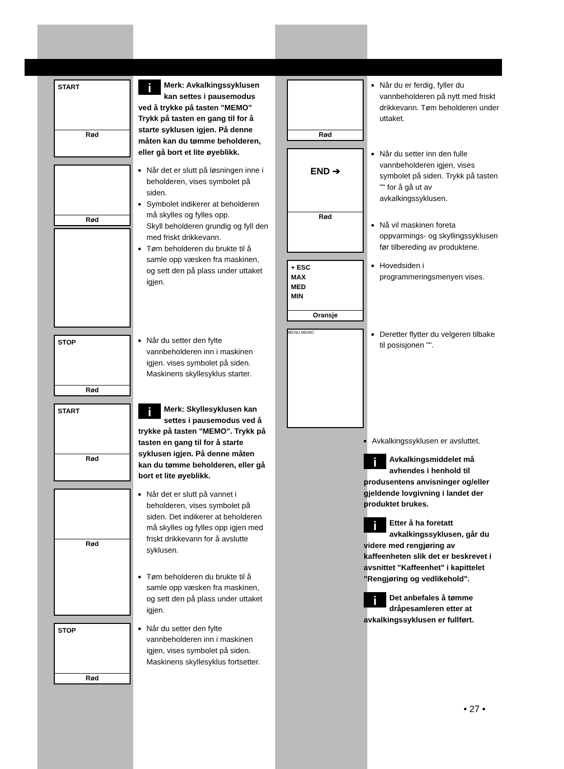START
Rød
i Merk: Avkalkingssyklusen kan settes i pausemodus ved å trykke på tasten "MEMO" Trykk på tasten en gang til for å starte syklusen igjen. På denne måten kan du tømme beholderen, eller gå bort et lite øyeblikk.
Rød
Når det er slutt på løsningen inne i beholderen, vises symbolet på siden.
Symbolet indikerer at beholderen må skylles og fylles opp.
Skyll beholderen grundig og fyll den med friskt drikkevann.
Tøm beholderen du brukte til å samle opp væsken fra maskinen, og sett den på plass under uttaket igjen.
STOP
Rød
Når du setter den fylte vannbeholderen inn i maskinen igjen. vises symbolet på siden. Maskinens skyllesyklus starter.
START
Rød
i Merk: Skyllesyklusen kan settes i pausemodus ved å trykke på tasten "MEMO". Trykk på tasten en gang til for å starte syklusen igjen. På denne måten kan du tømme beholderen, eller gå bort et lite øyeblikk.
Rød
Når det er slutt på vannet i beholderen, vises symbolet på siden. Det indikerer at beholderen må skylles og fylles opp igjen med friskt drikkevann for å avslutte syklusen.
Tøm beholderen du brukte til å samle opp væsken fra maskinen, og sett den på plass under uttaket igjen.
STOP
Rød
Når du setter den fylte vannbeholderen inn i maskinen igjen, vises symbolet på siden. Maskinens skyllesyklus fortsetter.
Rød
Når du er ferdig, fyller du vannbeholderen på nytt med friskt drikkevann. Tøm beholderen under uttaket.
END ➔
Rød
Når du setter inn den fulle vannbeholderen igjen, vises symbolet på siden. Trykk på tasten "" for å gå ut av avkalkingssyklusen.
Nå vil maskinen foreta oppvarmings- og skyllingssyklusen før tilbereding av produktene.
+ ESC
MAX
MED
MIN
Oransje
Hovedsiden i programmeringsmenyen vises.
MENU MEMO
Deretter flytter du velgeren tilbake til posisjonen "".
Avkalkingssyklusen er avsluttet.
i Avkalkingsmiddelet må avhendes i henhold til produsentens anvisninger og/eller gjeldende lovgivning i landet der produktet brukes.
i Etter å ha foretatt avkalkingssyklusen, går du videre med rengjøring av kaffeenheten slik det er beskrevet i avsnittet "Kaffeenhet" i kapittelet "Rengjøring og vedlikehold".
i Det anbefales å tømme dråpesamleren etter at avkalkingssyklusen er fullført.
• 27 •